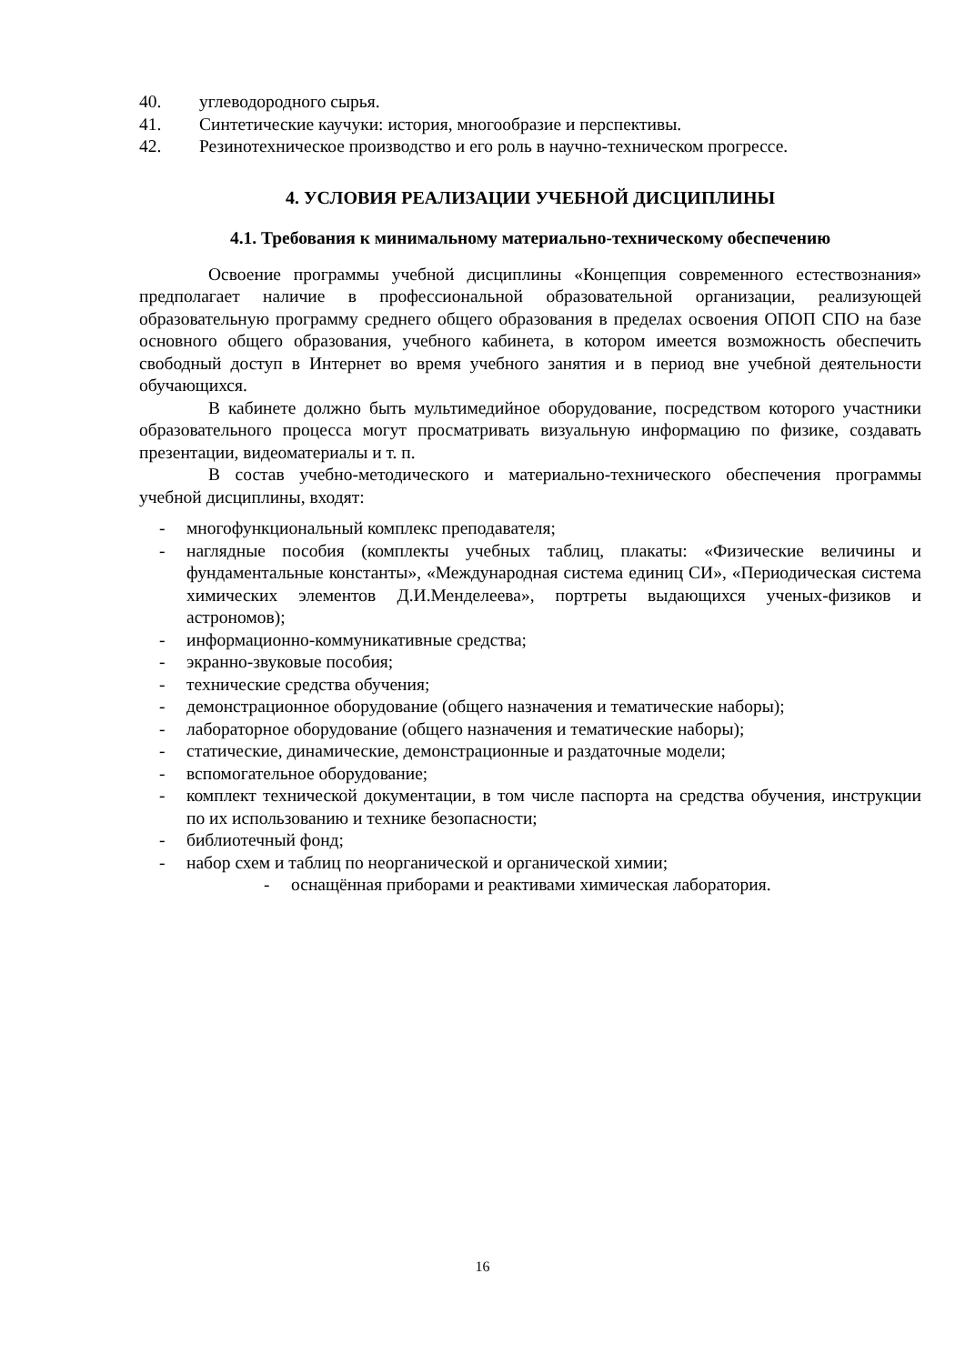40. углеводородного сырья.
41. Синтетические каучуки: история, многообразие и перспективы.
42. Резинотехническое производство и его роль в научно-техническом прогрессе.
4. УСЛОВИЯ РЕАЛИЗАЦИИ УЧЕБНОЙ ДИСЦИПЛИНЫ
4.1. Требования к минимальному материально-техническому обеспечению
Освоение программы учебной дисциплины «Концепция современного естествознания» предполагает наличие в профессиональной образовательной организации, реализующей образовательную программу среднего общего образования в пределах освоения ОПОП СПО на базе основного общего образования, учебного кабинета, в котором имеется возможность обеспечить свободный доступ в Интернет во время учебного занятия и в период вне учебной деятельности обучающихся.
В кабинете должно быть мультимедийное оборудование, посредством которого участники образовательного процесса могут просматривать визуальную информацию по физике, создавать презентации, видеоматериалы и т. п.
В состав учебно-методического и материально-технического обеспечения программы учебной дисциплины, входят:
- многофункциональный комплекс преподавателя;
- наглядные пособия (комплекты учебных таблиц, плакаты: «Физические величины и фундаментальные константы», «Международная система единиц СИ», «Периодическая система химических элементов Д.И.Менделеева», портреты выдающихся ученых-физиков и астрономов);
- информационно-коммуникативные средства;
- экранно-звуковые пособия;
- технические средства обучения;
- демонстрационное оборудование (общего назначения и тематические наборы);
- лабораторное оборудование (общего назначения и тематические наборы);
- статические, динамические, демонстрационные и раздаточные модели;
- вспомогательное оборудование;
- комплект технической документации, в том числе паспорта на средства обучения, инструкции по их использованию и технике безопасности;
- библиотечный фонд;
- набор схем и таблиц по неорганической и органической химии;
- оснащённая приборами и реактивами химическая лаборатория.
16